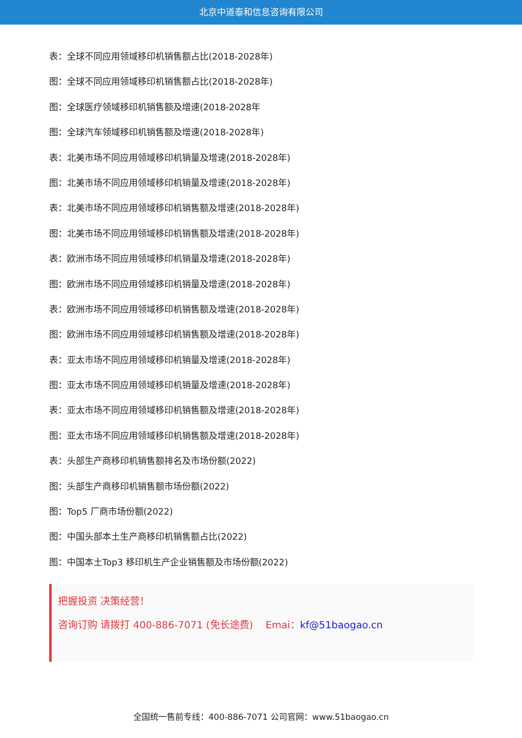北京中道泰和信息咨询有限公司
表：全球不同应用领域移印机销售额占比(2018-2028年)
图：全球不同应用领域移印机销售额占比(2018-2028年)
图：全球医疗领域移印机销售额及增速(2018-2028年
图：全球汽车领域移印机销售额及增速(2018-2028年)
表：北美市场不同应用领域移印机销量及增速(2018-2028年)
图：北美市场不同应用领域移印机销量及增速(2018-2028年)
表：北美市场不同应用领域移印机销售额及增速(2018-2028年)
图：北美市场不同应用领域移印机销售额及增速(2018-2028年)
表：欧洲市场不同应用领域移印机销量及增速(2018-2028年)
图：欧洲市场不同应用领域移印机销量及增速(2018-2028年)
表：欧洲市场不同应用领域移印机销售额及增速(2018-2028年)
图：欧洲市场不同应用领域移印机销售额及增速(2018-2028年)
表：亚太市场不同应用领域移印机销量及增速(2018-2028年)
图：亚太市场不同应用领域移印机销量及增速(2018-2028年)
表：亚太市场不同应用领域移印机销售额及增速(2018-2028年)
图：亚太市场不同应用领域移印机销售额及增速(2018-2028年)
表：头部生产商移印机销售额排名及市场份额(2022)
图：头部生产商移印机销售额市场份额(2022)
图：Top5 厂商市场份额(2022)
图：中国头部本土生产商移印机销售额占比(2022)
图：中国本土Top3 移印机生产企业销售额及市场份额(2022)
把握投资 决策经营！
咨询订购 请拨打 400-886-7071 (免长途费) Emai：kf@51baogao.cn
全国统一售前专线：400-886-7071 公司官网：www.51baogao.cn